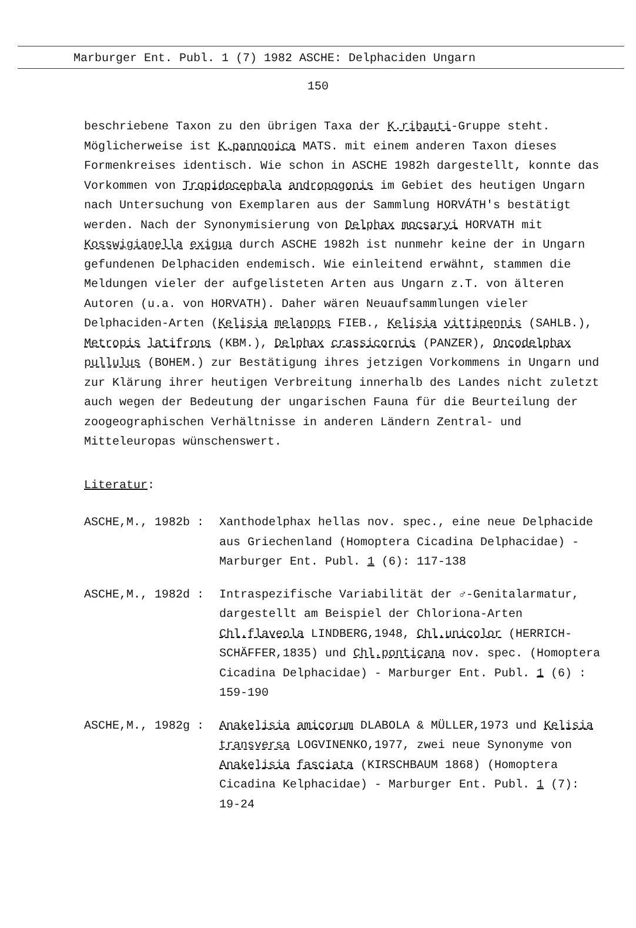Marburger Ent. Publ. 1 (7) 1982 ASCHE: Delphaciden Ungarn
150
beschriebene Taxon zu den übrigen Taxa der K.ribauti-Gruppe steht. Möglicherweise ist K.pannonica MATS. mit einem anderen Taxon dieses Formenkreises identisch. Wie schon in ASCHE 1982h dargestellt, konnte das Vorkommen von Tropidocephala andropogonis im Gebiet des heutigen Ungarn nach Untersuchung von Exemplaren aus der Sammlung HORVÁTH's bestätigt werden. Nach der Synonymisierung von Delphax mocsaryi HORVATH mit Kosswigianella exigua durch ASCHE 1982h ist nunmehr keine der in Ungarn gefundenen Delphaciden endemisch. Wie einleitend erwähnt, stammen die Meldungen vieler der aufgelisteten Arten aus Ungarn z.T. von älteren Autoren (u.a. von HORVATH). Daher wären Neuaufsammlungen vieler Delphaciden-Arten (Kelisia melanops FIEB., Kelisia vittipennis (SAHLB.), Metropis latifrons (KBM.), Delphax crassicornis (PANZER), Oncodelphax pullulus (BOHEM.) zur Bestätigung ihres jetzigen Vorkommens in Ungarn und zur Klärung ihrer heutigen Verbreitung innerhalb des Landes nicht zuletzt auch wegen der Bedeutung der ungarischen Fauna für die Beurteilung der zoogeographischen Verhältnisse in anderen Ländern Zentral- und Mitteleuropas wünschenswert.
Literatur:
ASCHE,M., 1982b : Xanthodelphax hellas nov. spec., eine neue Delphacide aus Griechenland (Homoptera Cicadina Delphacidae) - Marburger Ent. Publ. 1 (6): 117-138
ASCHE,M., 1982d : Intraspezifische Variabilität der ♂-Genitalarmatur, dargestellt am Beispiel der Chloriona-Arten Chl.flaveola LINDBERG,1948, Chl.unicolor (HERRICH-SCHÄFFER,1835) und Chl.ponticana nov. spec. (Homoptera Cicadina Delphacidae) - Marburger Ent. Publ. 1 (6) : 159-190
ASCHE,M., 1982g : Anakelisia amicorum DLABOLA & MÜLLER,1973 und Kelisia transversa LOGVINENKO,1977, zwei neue Synonyme von Anakelisia fasciata (KIRSCHBAUM 1868) (Homoptera Cicadina Kelphacidae) - Marburger Ent. Publ. 1 (7): 19-24